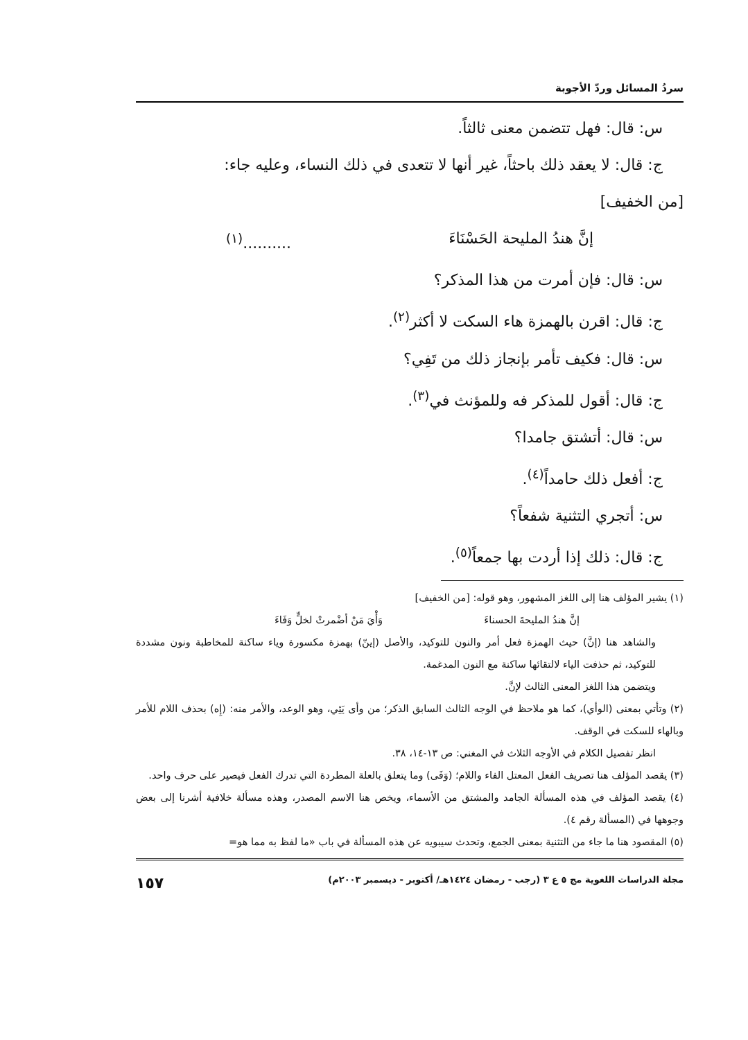سردُ المسائل وردّ الأجوبة
س: قال: فهل تتضمن معنى ثالثاً.
ج: قال: لا يعقد ذلك باحثاً، غير أنها لا تتعدى في ذلك النساء، وعليه جاء:
[من الخفيف]
إنَّ هندُ المليحة الحَسْنَاءَ ..........<sup>(١)</sup>
س: قال: فإن أمرت من هذا المذكر؟
ج: قال: اقرن بالهمزة هاء السكت لا أكثر<sup>(٢)</sup>.
س: قال: فكيف تأمر بإنجاز ذلك من تَفِي؟
ج: قال: أقول للمذكر فه وللمؤنث في<sup>(٣)</sup>.
س: قال: أتشتق جامدا؟
ج: أفعل ذلك حامداً<sup>(٤)</sup>.
س: أتجري التثنية شفعاً؟
ج: قال: ذلك إذا أردت بها جمعاً<sup>(٥)</sup>.
(١) يشير المؤلف هنا إلى اللغز المشهور، وهو قوله: [من الخفيف]
إنَّ هندُ المليحةَ الحسناءَ وَأْيَ مَنْ أضْمرتْ لخلٍّ وَفَاءَ
والشاهد هنا (إنَّ) حيث الهمزة فعل أمر والنون للتوكيد، والأصل (إينّ) بهمزة مكسورة وياء ساكنة للمخاطبة ونون مشددة للتوكيد، ثم حذفت الياء لالتقائها ساكنة مع النون المدغمة.
ويتضمن هذا اللغز المعنى الثالث لإنَّ.
(٢) وتأتي بمعنى (الوأي)، كما هو ملاحظ في الوجه الثالث السابق الذكر؛ من وأى يَئِي، وهو الوعد، والأمر منه: (إِه) بحذف اللام للأمر وبالهاء للسكت في الوقف.
انظر تفصيل الكلام في الأوجه الثلاث في المغني: ص ١٣-١٤، ٣٨.
(٣) يقصد المؤلف هنا تصريف الفعل المعتل الفاء واللام؛ (وَفَى) وما يتعلق بالعلة المطردة التي تدرك الفعل فيصير على حرف واحد.
(٤) يقصد المؤلف في هذه المسألة الجامد والمشتق من الأسماء، ويخص هنا الاسم المصدر، وهذه مسألة خلافية أشرنا إلى بعض وجوهها في (المسألة رقم ٤).
(٥) المقصود هنا ما جاء من التثنية بمعنى الجمع، وتحدث سيبويه عن هذه المسألة في باب «ما لفظ به مما هو=
مجلة الدراسات اللغوية مج ٥ ع ٣ (رجب - رمضان ١٤٢٤هـ/ أكتوبر - ديسمبر ٢٠٠٣م) ١٥٧